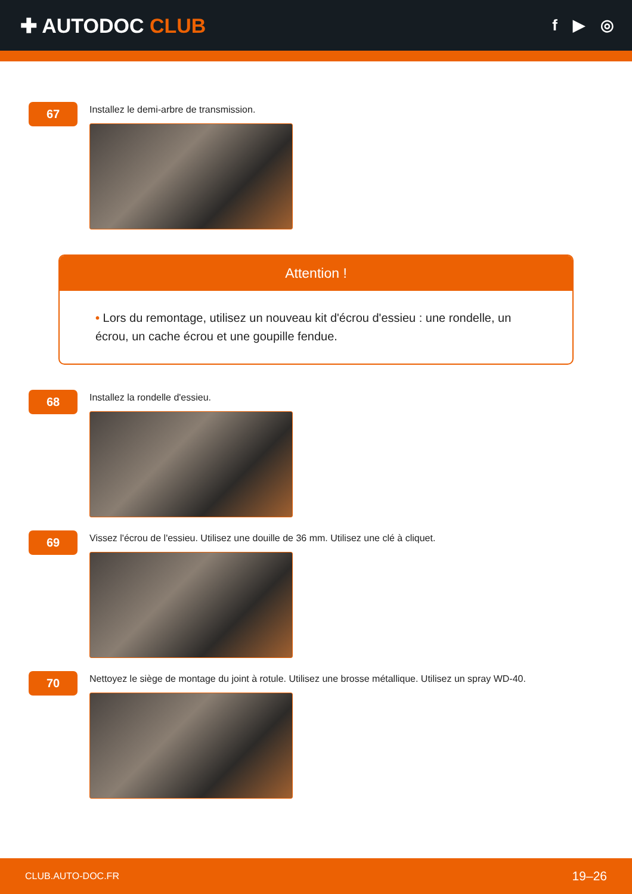✚ AUTODOC CLUB
f ▶ ◎
67
Installez le demi-arbre de transmission.
Attention !
• Lors du remontage, utilisez un nouveau kit d'écrou d'essieu : une rondelle, un écrou, un cache écrou et une goupille fendue.
68
Installez la rondelle d'essieu.
69
Vissez l'écrou de l'essieu. Utilisez une douille de 36 mm. Utilisez une clé à cliquet.
70
Nettoyez le siège de montage du joint à rotule. Utilisez une brosse métallique. Utilisez un spray WD-40.
CLUB.AUTO-DOC.FR 19–26